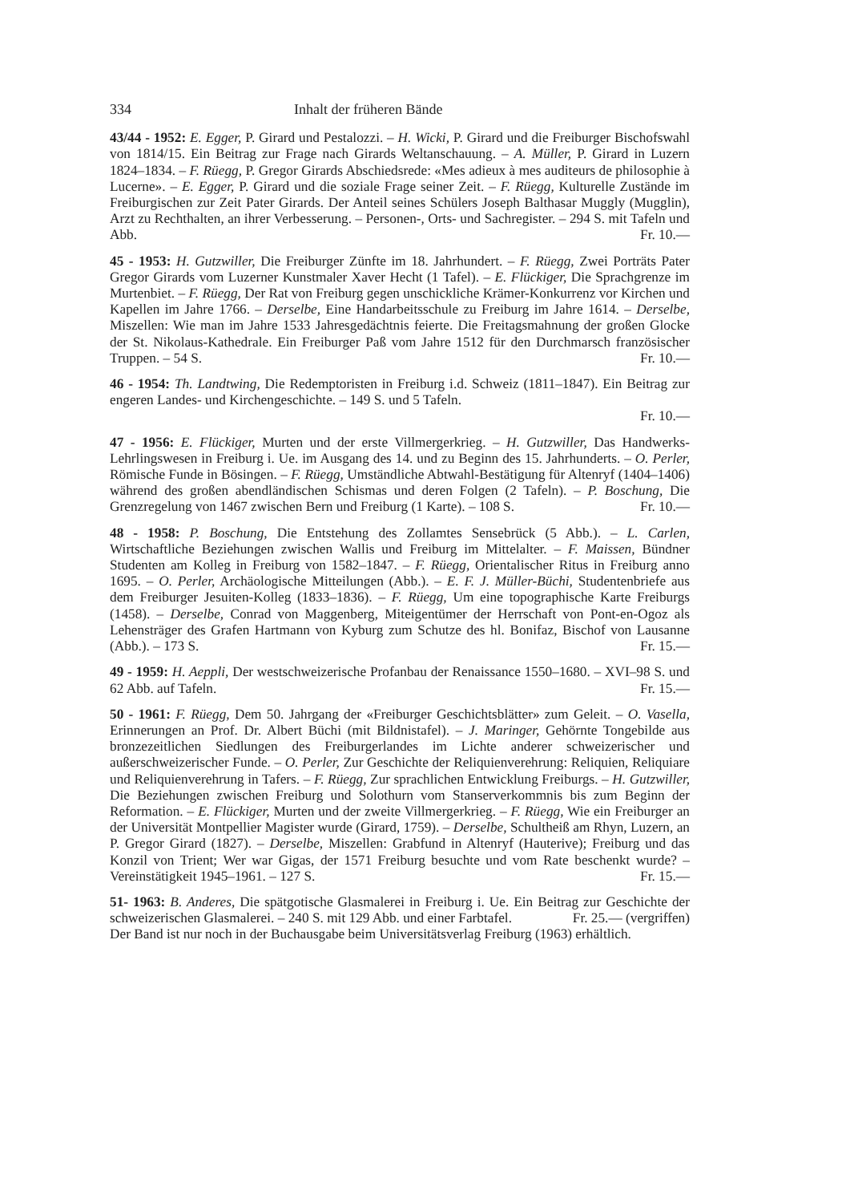334 Inhalt der früheren Bände
43/44 - 1952: E. Egger, P. Girard und Pestalozzi. – H. Wicki, P. Girard und die Freiburger Bischofswahl von 1814/15. Ein Beitrag zur Frage nach Girards Weltanschauung. – A. Müller, P. Girard in Luzern 1824–1834. – F. Rüegg, P. Gregor Girards Abschiedsrede: «Mes adieux à mes auditeurs de philosophie à Lucerne». – E. Egger, P. Girard und die soziale Frage seiner Zeit. – F. Rüegg, Kulturelle Zustände im Freiburgischen zur Zeit Pater Girards. Der Anteil seines Schülers Joseph Balthasar Muggly (Mugglin), Arzt zu Rechthalten, an ihrer Verbesserung. – Personen-, Orts- und Sachregister. – 294 S. mit Tafeln und Abb. Fr. 10.—
45 - 1953: H. Gutzwiller, Die Freiburger Zünfte im 18. Jahrhundert. – F. Rüegg, Zwei Porträts Pater Gregor Girards vom Luzerner Kunstmaler Xaver Hecht (1 Tafel). – E. Flückiger, Die Sprachgrenze im Murtenbiet. – F. Rüegg, Der Rat von Freiburg gegen unschickliche Krämer-Konkurrenz vor Kirchen und Kapellen im Jahre 1766. – Derselbe, Eine Handarbeitsschule zu Freiburg im Jahre 1614. – Derselbe, Miszellen: Wie man im Jahre 1533 Jahresgedächtnis feierte. Die Freitagsmahnung der großen Glocke der St. Nikolaus-Kathedrale. Ein Freiburger Paß vom Jahre 1512 für den Durchmarsch französischer Truppen. – 54 S. Fr. 10.—
46 - 1954: Th. Landtwing, Die Redemptoristen in Freiburg i.d. Schweiz (1811–1847). Ein Beitrag zur engeren Landes- und Kirchengeschichte. – 149 S. und 5 Tafeln.
Fr. 10.—
47 - 1956: E. Flückiger, Murten und der erste Villmergerkrieg. – H. Gutzwiller, Das Handwerks-Lehrlingswesen in Freiburg i. Ue. im Ausgang des 14. und zu Beginn des 15. Jahrhunderts. – O. Perler, Römische Funde in Bösingen. – F. Rüegg, Umständliche Abtwahl-Bestätigung für Altenryf (1404–1406) während des großen abendländischen Schismas und deren Folgen (2 Tafeln). – P. Boschung, Die Grenzregelung von 1467 zwischen Bern und Freiburg (1 Karte). – 108 S. Fr. 10.—
48 - 1958: P. Boschung, Die Entstehung des Zollamtes Sensebrück (5 Abb.). – L. Carlen, Wirtschaftliche Beziehungen zwischen Wallis und Freiburg im Mittelalter. – F. Maissen, Bündner Studenten am Kolleg in Freiburg von 1582–1847. – F. Rüegg, Orientalischer Ritus in Freiburg anno 1695. – O. Perler, Archäologische Mitteilungen (Abb.). – E. F. J. Müller-Büchi, Studentenbriefe aus dem Freiburger Jesuiten-Kolleg (1833–1836). – F. Rüegg, Um eine topographische Karte Freiburgs (1458). – Derselbe, Conrad von Maggenberg, Miteigentümer der Herrschaft von Pont-en-Ogoz als Lehensträger des Grafen Hartmann von Kyburg zum Schutze des hl. Bonifaz, Bischof von Lausanne (Abb.). – 173 S. Fr. 15.—
49 - 1959: H. Aeppli, Der westschweizerische Profanbau der Renaissance 1550–1680. – XVI–98 S. und 62 Abb. auf Tafeln. Fr. 15.—
50 - 1961: F. Rüegg, Dem 50. Jahrgang der «Freiburger Geschichtsblätter» zum Geleit. – O. Vasella, Erinnerungen an Prof. Dr. Albert Büchi (mit Bildnistafel). – J. Maringer, Gehörnte Tongebilde aus bronzezeitlichen Siedlungen des Freiburgerlandes im Lichte anderer schweizerischer und außerschweizerischer Funde. – O. Perler, Zur Geschichte der Reliquienverehrung: Reliquien, Reliquiare und Reliquienverehrung in Tafers. – F. Rüegg, Zur sprachlichen Entwicklung Freiburgs. – H. Gutzwiller, Die Beziehungen zwischen Freiburg und Solothurn vom Stanserverkommnis bis zum Beginn der Reformation. – E. Flückiger, Murten und der zweite Villmergerkrieg. – F. Rüegg, Wie ein Freiburger an der Universität Montpellier Magister wurde (Girard, 1759). – Derselbe, Schultheiß am Rhyn, Luzern, an P. Gregor Girard (1827). – Derselbe, Miszellen: Grabfund in Altenryf (Hauterive); Freiburg und das Konzil von Trient; Wer war Gigas, der 1571 Freiburg besuchte und vom Rate beschenkt wurde? – Vereinstätigkeit 1945–1961. – 127 S. Fr. 15.—
51- 1963: B. Anderes, Die spätgotische Glasmalerei in Freiburg i. Ue. Ein Beitrag zur Geschichte der schweizerischen Glasmalerei. – 240 S. mit 129 Abb. und einer Farbtafel. Fr. 25.— (vergriffen)
Der Band ist nur noch in der Buchausgabe beim Universitätsverlag Freiburg (1963) erhältlich.